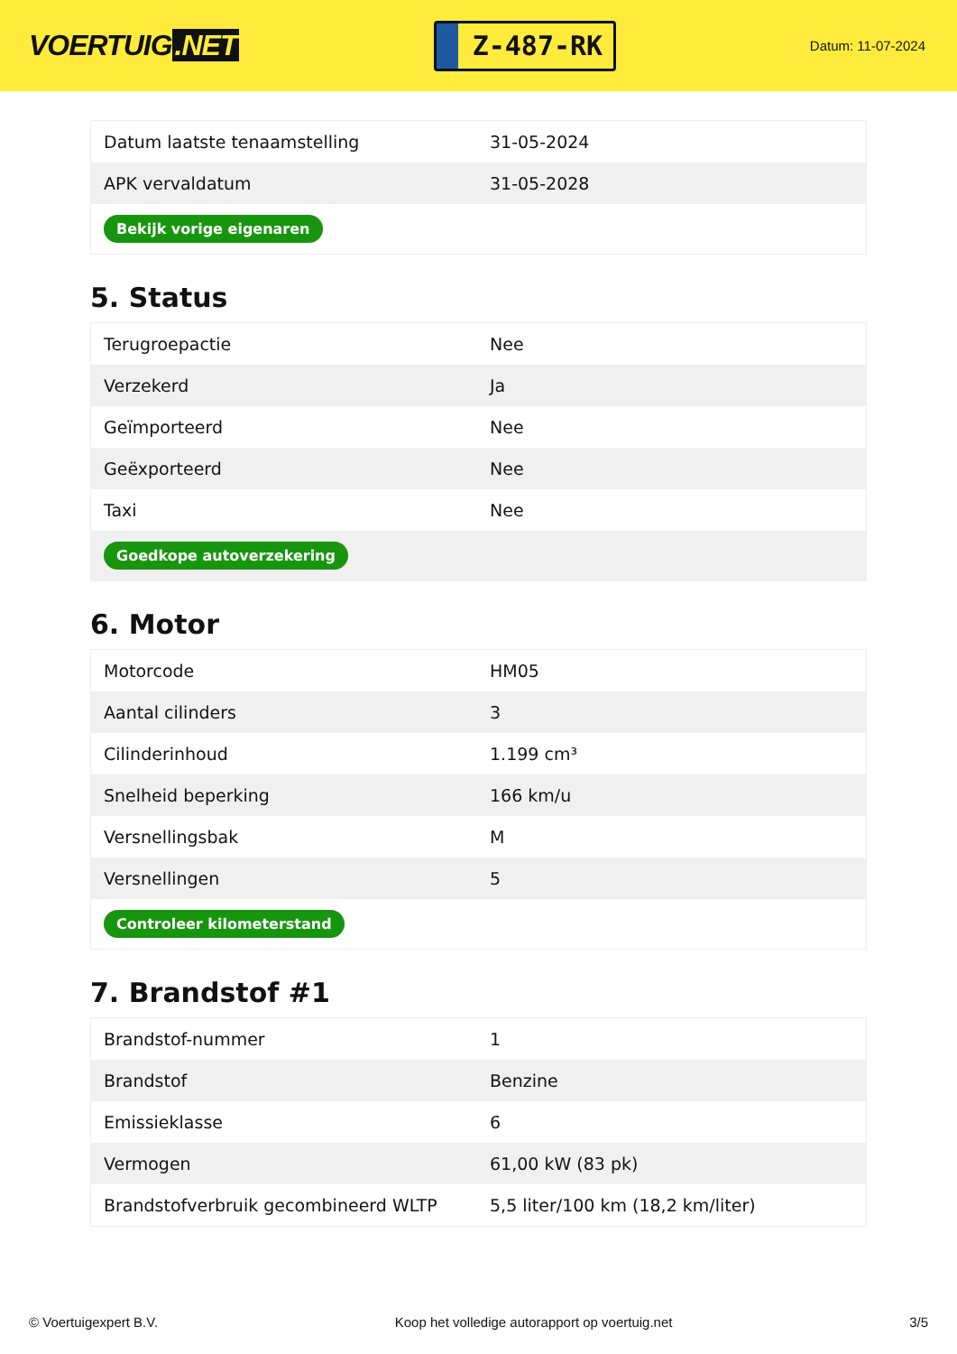VOERTUIG.NET
Z-487-RK
Datum: 11-07-2024
| Datum laatste tenaamstelling | 31-05-2024 |
| APK vervaldatum | 31-05-2028 |
| Bekijk vorige eigenaren | |
5. Status
| Terugroepactie | Nee |
| Verzekerd | Ja |
| Geïmporteerd | Nee |
| Geëxporteerd | Nee |
| Taxi | Nee |
| Goedkope autoverzekering | |
6. Motor
| Motorcode | HM05 |
| Aantal cilinders | 3 |
| Cilinderinhoud | 1.199 cm³ |
| Snelheid beperking | 166 km/u |
| Versnellingsbak | M |
| Versnellingen | 5 |
| Controleer kilometerstand | |
7. Brandstof #1
| Brandstof-nummer | 1 |
| Brandstof | Benzine |
| Emissieklasse | 6 |
| Vermogen | 61,00 kW (83 pk) |
| Brandstofverbruik gecombineerd WLTP | 5,5 liter/100 km (18,2 km/liter) |
© Voertuigexpert B.V. Koop het volledige autorapport op voertuig.net 3/5